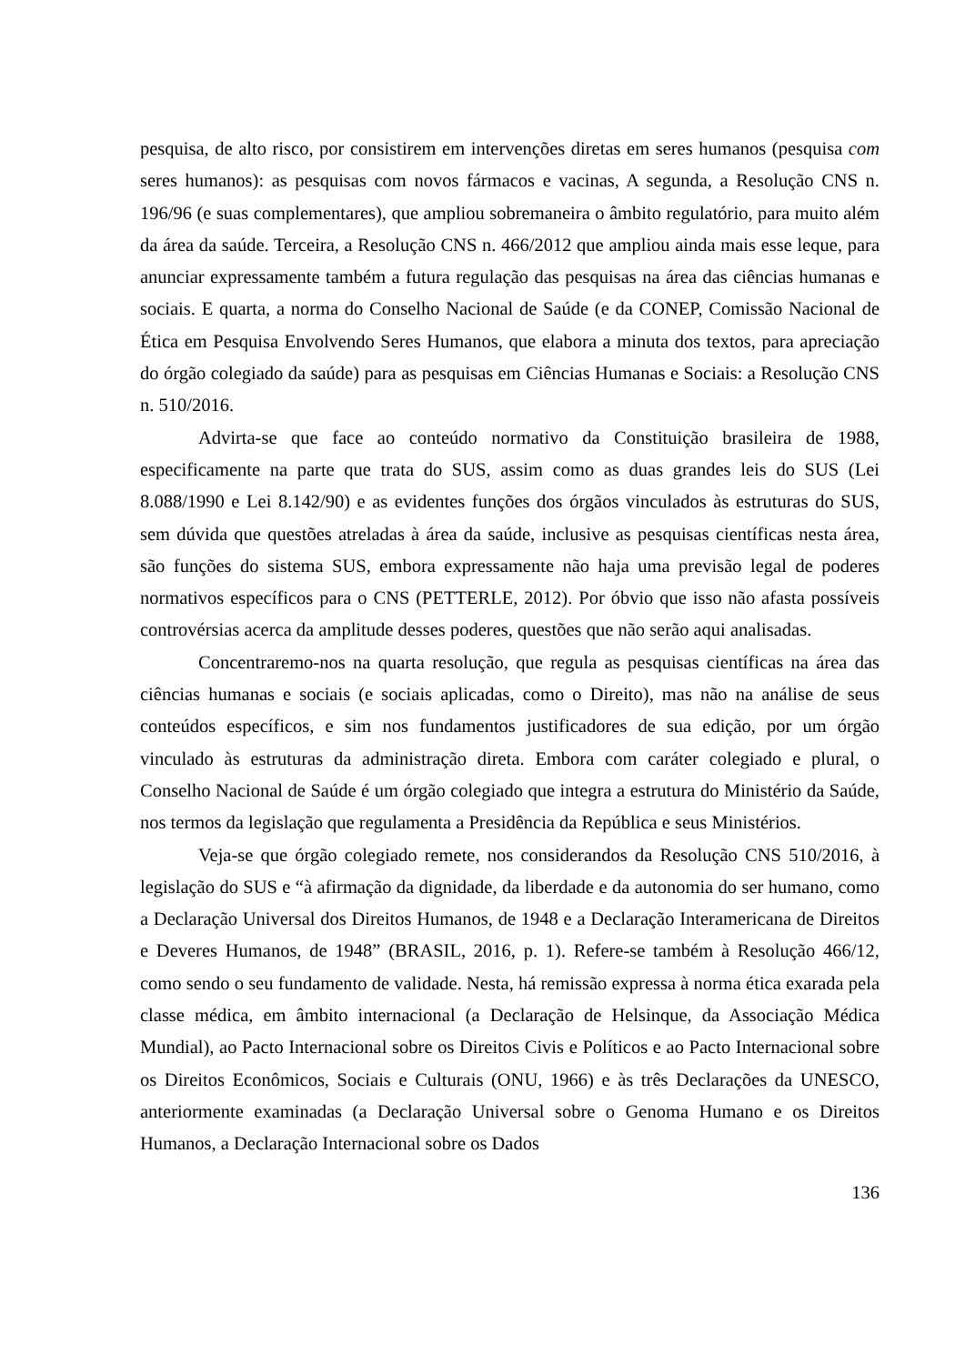pesquisa, de alto risco, por consistirem em intervenções diretas em seres humanos (pesquisa com seres humanos): as pesquisas com novos fármacos e vacinas, A segunda, a Resolução CNS n. 196/96 (e suas complementares), que ampliou sobremaneira o âmbito regulatório, para muito além da área da saúde. Terceira, a Resolução CNS n. 466/2012 que ampliou ainda mais esse leque, para anunciar expressamente também a futura regulação das pesquisas na área das ciências humanas e sociais. E quarta, a norma do Conselho Nacional de Saúde (e da CONEP, Comissão Nacional de Ética em Pesquisa Envolvendo Seres Humanos, que elabora a minuta dos textos, para apreciação do órgão colegiado da saúde) para as pesquisas em Ciências Humanas e Sociais: a Resolução CNS n. 510/2016.
Advirta-se que face ao conteúdo normativo da Constituição brasileira de 1988, especificamente na parte que trata do SUS, assim como as duas grandes leis do SUS (Lei 8.088/1990 e Lei 8.142/90) e as evidentes funções dos órgãos vinculados às estruturas do SUS, sem dúvida que questões atreladas à área da saúde, inclusive as pesquisas científicas nesta área, são funções do sistema SUS, embora expressamente não haja uma previsão legal de poderes normativos específicos para o CNS (PETTERLE, 2012). Por óbvio que isso não afasta possíveis controvérsias acerca da amplitude desses poderes, questões que não serão aqui analisadas.
Concentraremo-nos na quarta resolução, que regula as pesquisas científicas na área das ciências humanas e sociais (e sociais aplicadas, como o Direito), mas não na análise de seus conteúdos específicos, e sim nos fundamentos justificadores de sua edição, por um órgão vinculado às estruturas da administração direta. Embora com caráter colegiado e plural, o Conselho Nacional de Saúde é um órgão colegiado que integra a estrutura do Ministério da Saúde, nos termos da legislação que regulamenta a Presidência da República e seus Ministérios.
Veja-se que órgão colegiado remete, nos considerandos da Resolução CNS 510/2016, à legislação do SUS e “à afirmação da dignidade, da liberdade e da autonomia do ser humano, como a Declaração Universal dos Direitos Humanos, de 1948 e a Declaração Interamericana de Direitos e Deveres Humanos, de 1948” (BRASIL, 2016, p. 1). Refere-se também à Resolução 466/12, como sendo o seu fundamento de validade. Nesta, há remissão expressa à norma ética exarada pela classe médica, em âmbito internacional (a Declaração de Helsinque, da Associação Médica Mundial), ao Pacto Internacional sobre os Direitos Civis e Políticos e ao Pacto Internacional sobre os Direitos Econômicos, Sociais e Culturais (ONU, 1966) e às três Declarações da UNESCO, anteriormente examinadas (a Declaração Universal sobre o Genoma Humano e os Direitos Humanos, a Declaração Internacional sobre os Dados
136